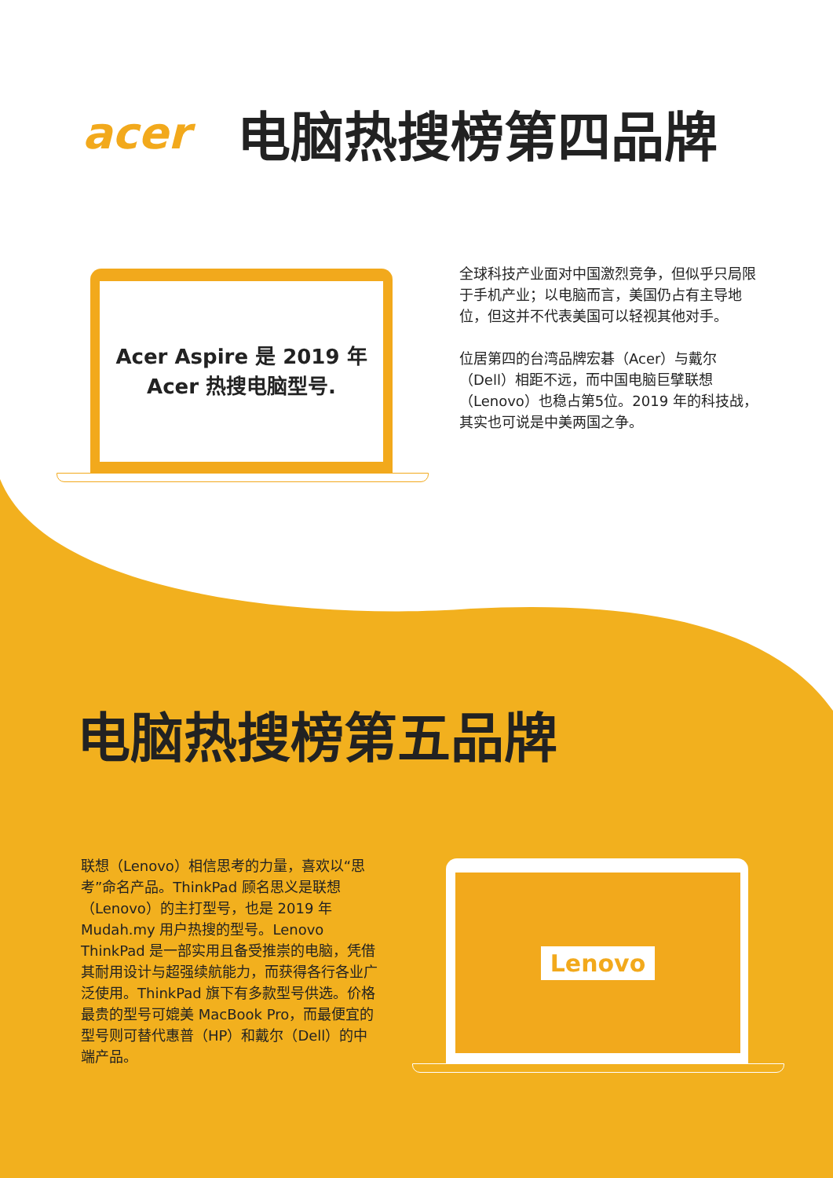acer 电脑热搜榜第四品牌
Acer Aspire 是 2019 年
Acer 热搜电脑型号.
全球科技产业面对中国激烈竞争，但似乎只局限于手机产业；以电脑而言，美国仍占有主导地位，但这并不代表美国可以轻视其他对手。
位居第四的台湾品牌宏碁（Acer）与戴尔（Dell）相距不远，而中国电脑巨擘联想（Lenovo）也稳占第5位。2019 年的科技战，其实也可说是中美两国之争。
电脑热搜榜第五品牌
联想（Lenovo）相信思考的力量，喜欢以“思考”命名产品。ThinkPad 顾名思义是联想（Lenovo）的主打型号，也是 2019 年 Mudah.my 用户热搜的型号。Lenovo ThinkPad 是一部实用且备受推崇的电脑，凭借其耐用设计与超强续航能力，而获得各行各业广泛使用。ThinkPad 旗下有多款型号供选。价格最贵的型号可媲美 MacBook Pro，而最便宜的型号则可替代惠普（HP）和戴尔（Dell）的中端产品。
Lenovo